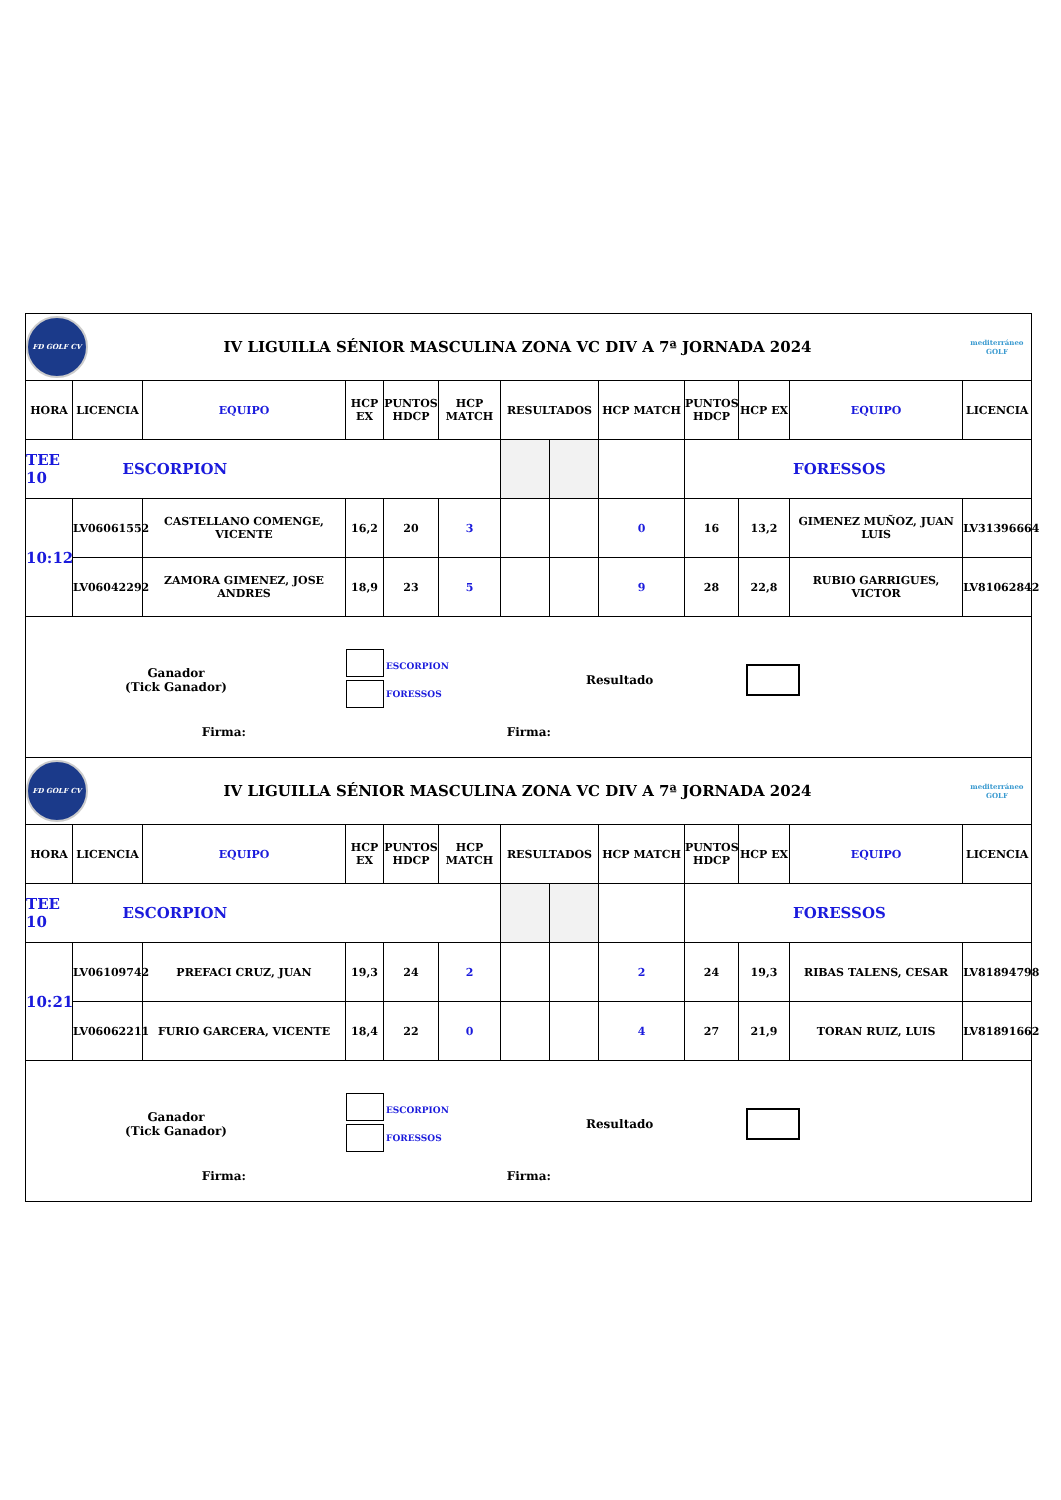| FD GOLF CV | IV LIGUILLA SÉNIOR MASCULINA ZONA VC DIV A 7ª JORNADA 2024 | | | | | | | | | | | mediterráneo GOLF |
| HORA | LICENCIA | EQUIPO | HCP EX | PUNTOS HDCP | HCP MATCH | RESULTADOS | | HCP MATCH | PUNTOS HDCP | HCP EX | EQUIPO | LICENCIA |
| TEE 10 | ESCORPION | | | | | | | | FORESSOS | | | |
| 10:12 | LV06061552 | CASTELLANO COMENGE, VICENTE | 16,2 | 20 | 3 | | | 0 | 16 | 13,2 | GIMENEZ MUÑOZ, JUAN LUIS | LV31396664 |
| | LV06042292 | ZAMORA GIMENEZ, JOSE ANDRES | 18,9 | 23 | 5 | | | 9 | 28 | 22,8 | RUBIO GARRIGUES, VICTOR | LV81062842 |
| Ganador (Tick Ganador) ESCORPION FORESSOS Resultado Firma: Firma: | | | | | | | | | | | | |
| FD GOLF CV | IV LIGUILLA SÉNIOR MASCULINA ZONA VC DIV A 7ª JORNADA 2024 | | | | | | | | | | | mediterráneo GOLF |
| HORA | LICENCIA | EQUIPO | HCP EX | PUNTOS HDCP | HCP MATCH | RESULTADOS | | HCP MATCH | PUNTOS HDCP | HCP EX | EQUIPO | LICENCIA |
| TEE 10 | ESCORPION | | | | | | | | FORESSOS | | | |
| 10:21 | LV06109742 | PREFACI CRUZ, JUAN | 19,3 | 24 | 2 | | | 2 | 24 | 19,3 | RIBAS TALENS, CESAR | LV81894798 |
| | LV06062211 | FURIO GARCERA, VICENTE | 18,4 | 22 | 0 | | | 4 | 27 | 21,9 | TORAN RUIZ, LUIS | LV81891662 |
| Ganador (Tick Ganador) ESCORPION FORESSOS Resultado Firma: Firma: | | | | | | | | | | | | |